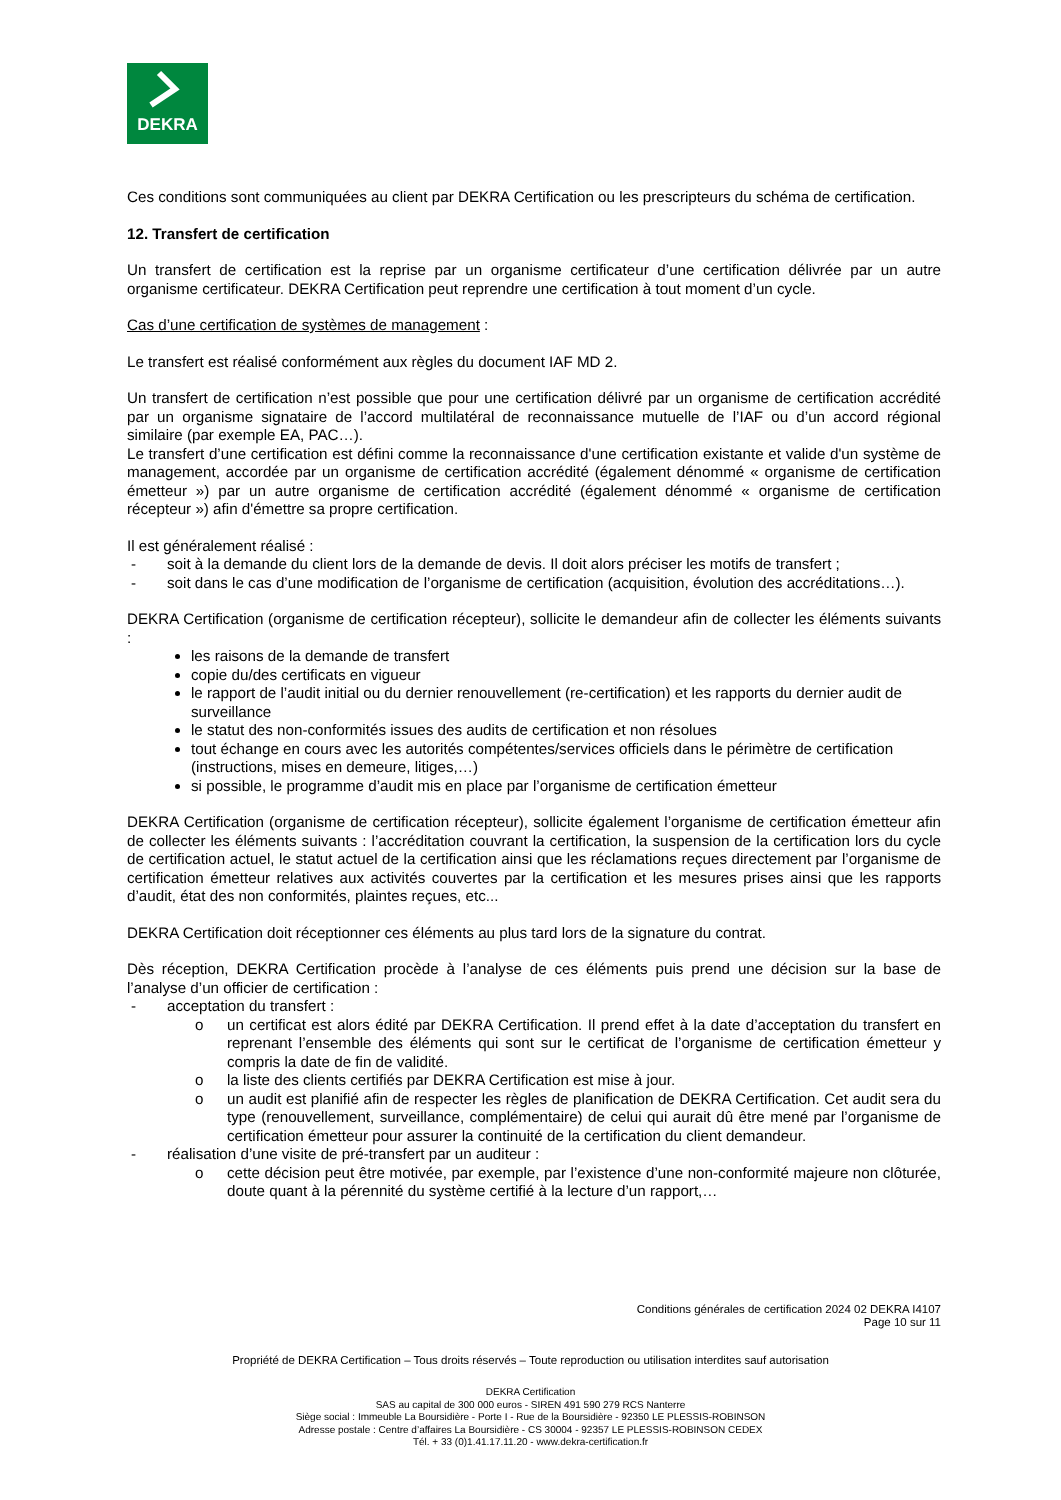DEKRA
Ces conditions sont communiquées au client par DEKRA Certification ou les prescripteurs du schéma de certification.
12. Transfert de certification
Un transfert de certification est la reprise par un organisme certificateur d’une certification délivrée par un autre organisme certificateur. DEKRA Certification peut reprendre une certification à tout moment d’un cycle.
Cas d’une certification de systèmes de management :
Le transfert est réalisé conformément aux règles du document IAF MD 2.
Un transfert de certification n’est possible que pour une certification délivré par un organisme de certification accrédité par un organisme signataire de l’accord multilatéral de reconnaissance mutuelle de l’IAF ou d’un accord régional similaire (par exemple EA, PAC…).
Le transfert d’une certification est défini comme la reconnaissance d'une certification existante et valide d'un système de management, accordée par un organisme de certification accrédité (également dénommé « organisme de certification émetteur ») par un autre organisme de certification accrédité (également dénommé « organisme de certification récepteur ») afin d'émettre sa propre certification.
Il est généralement réalisé :
- soit à la demande du client lors de la demande de devis. Il doit alors préciser les motifs de transfert ;
- soit dans le cas d’une modification de l’organisme de certification (acquisition, évolution des accréditations…).
DEKRA Certification (organisme de certification récepteur), sollicite le demandeur afin de collecter les éléments suivants :
les raisons de la demande de transfert
copie du/des certificats en vigueur
le rapport de l’audit initial ou du dernier renouvellement (re-certification) et les rapports du dernier audit de surveillance
le statut des non-conformités issues des audits de certification et non résolues
tout échange en cours avec les autorités compétentes/services officiels dans le périmètre de certification (instructions, mises en demeure, litiges,…)
si possible, le programme d’audit mis en place par l’organisme de certification émetteur
DEKRA Certification (organisme de certification récepteur), sollicite également l’organisme de certification émetteur afin de collecter les éléments suivants : l’accréditation couvrant la certification, la suspension de la certification lors du cycle de certification actuel, le statut actuel de la certification ainsi que les réclamations reçues directement par l’organisme de certification émetteur relatives aux activités couvertes par la certification et les mesures prises ainsi que les rapports d’audit, état des non conformités, plaintes reçues, etc...
DEKRA Certification doit réceptionner ces éléments au plus tard lors de la signature du contrat.
Dès réception, DEKRA Certification procède à l’analyse de ces éléments puis prend une décision sur la base de l’analyse d’un officier de certification :
- acceptation du transfert :
o un certificat est alors édité par DEKRA Certification. Il prend effet à la date d’acceptation du transfert en reprenant l’ensemble des éléments qui sont sur le certificat de l’organisme de certification émetteur y compris la date de fin de validité.
o la liste des clients certifiés par DEKRA Certification est mise à jour.
o un audit est planifié afin de respecter les règles de planification de DEKRA Certification. Cet audit sera du type (renouvellement, surveillance, complémentaire) de celui qui aurait dû être mené par l’organisme de certification émetteur pour assurer la continuité de la certification du client demandeur.
- réalisation d’une visite de pré-transfert par un auditeur :
o cette décision peut être motivée, par exemple, par l’existence d’une non-conformité majeure non clôturée, doute quant à la pérennité du système certifié à la lecture d’un rapport,…
Conditions générales de certification 2024 02 DEKRA I4107
Page 10 sur 11
Propriété de DEKRA Certification – Tous droits réservés – Toute reproduction ou utilisation interdites sauf autorisation
DEKRA Certification
SAS au capital de 300 000 euros - SIREN 491 590 279 RCS Nanterre
Siège social : Immeuble La Boursidière - Porte I - Rue de la Boursidière - 92350 LE PLESSIS-ROBINSON
Adresse postale : Centre d’affaires La Boursidière - CS 30004 - 92357 LE PLESSIS-ROBINSON CEDEX
Tél. + 33 (0)1.41.17.11.20 - www.dekra-certification.fr